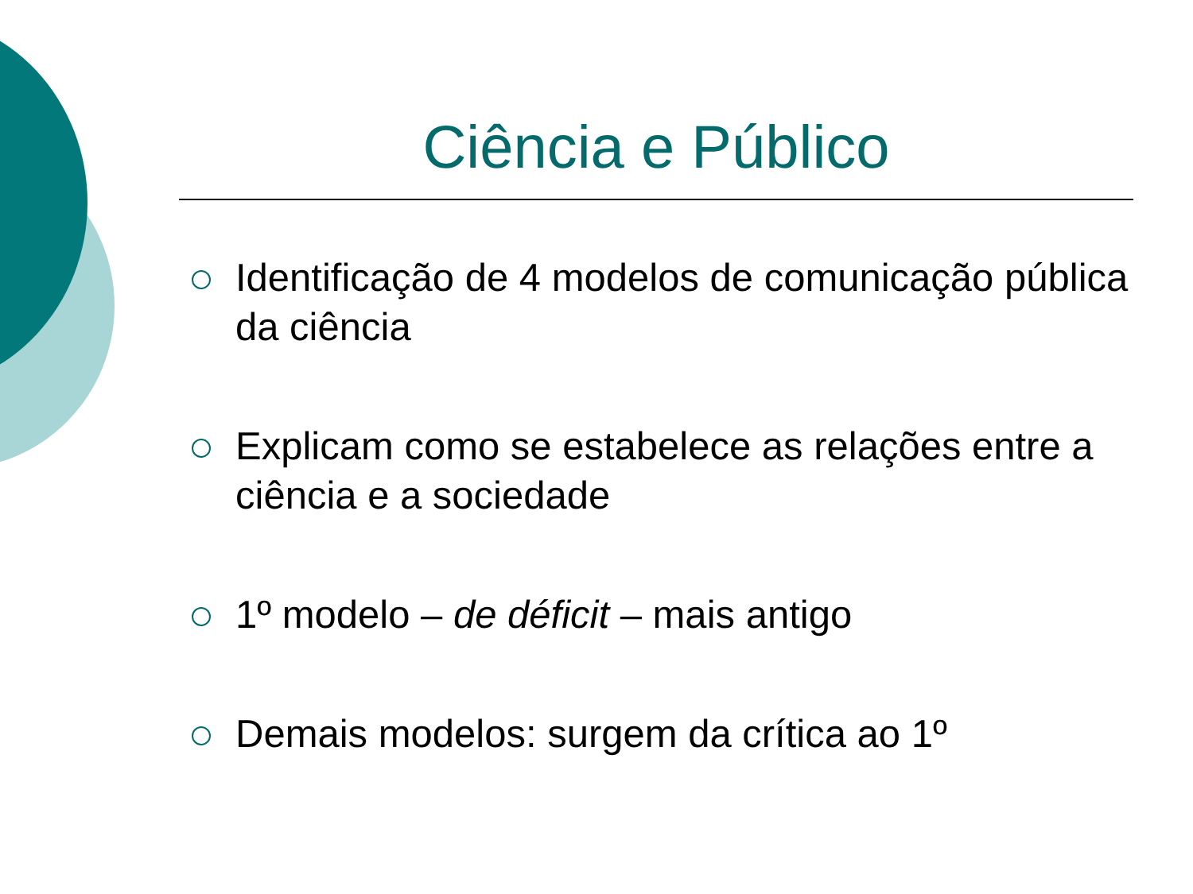Ciência e Público
Identificação de 4 modelos de comunicação pública da ciência
Explicam como se estabelece as relações entre a ciência e a sociedade
1º modelo – de déficit – mais antigo
Demais modelos: surgem da crítica ao 1º